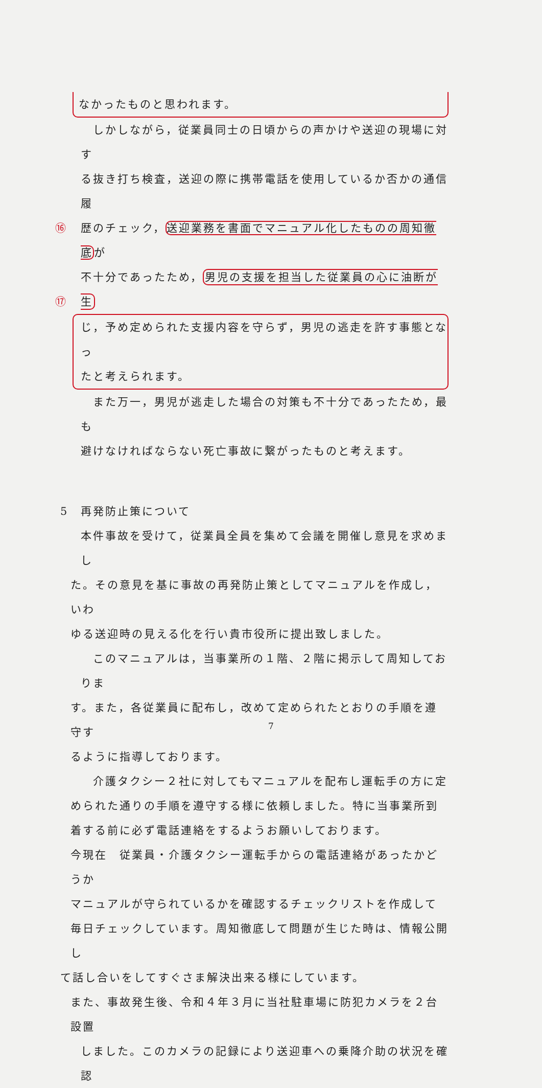なかったものと思われます。
　しかしながら，従業員同士の日頃からの声かけや送迎の現場に対す
る抜き打ち検査，送迎の際に携帯電話を使用しているか否かの通信履
⑯ 歴のチェック，送迎業務を書面でマニュアル化したものの周知徹底が
⑰
不十分であったため，男児の支援を担当した従業員の心に油断が生
じ，予め定められた支援内容を守らず，男児の逃走を許す事態となっ
たと考えられます。
　また万一，男児が逃走した場合の対策も不十分であったため，最も
避けなければならない死亡事故に繋がったものと考えます。
5　再発防止策について
本件事故を受けて，従業員全員を集めて会議を開催し意見を求めまし
た。その意見を基に事故の再発防止策としてマニュアルを作成し，いわ
ゆる送迎時の見える化を行い貴市役所に提出致しました。
　このマニュアルは，当事業所の１階、２階に掲示して周知しておりま
す。また，各従業員に配布し，改めて定められたとおりの手順を遵守す
るように指導しております。
　介護タクシー２社に対してもマニュアルを配布し運転手の方に定
められた通りの手順を遵守する様に依頼しました。特に当事業所到
着する前に必ず電話連絡をするようお願いしております。
今現在　従業員・介護タクシー運転手からの電話連絡があったかどうか
マニュアルが守られているかを確認するチェックリストを作成して
毎日チェックしています。周知徹底して問題が生じた時は、情報公開し
て話し合いをしてすぐさま解決出来る様にしています。
また、事故発生後、令和４年３月に当社駐車場に防犯カメラを２台設置
しました。このカメラの記録により送迎車への乗降介助の状況を確認
7